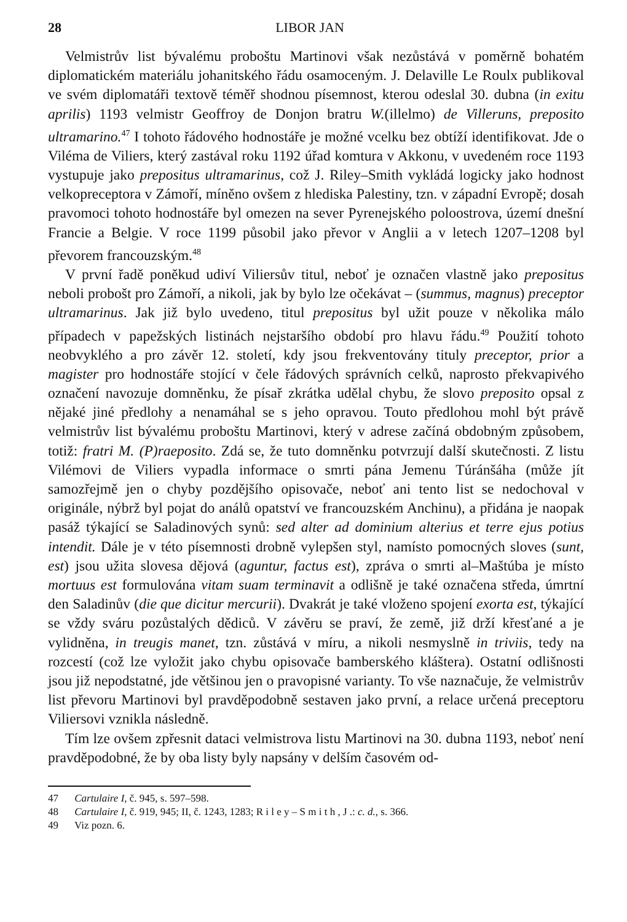28 LIBOR JAN
Velmistrův list bývalému proboštu Martinovi však nezůstává v poměrně bohatém diplomatickém materiálu johanitského řádu osamoceným. J. Delaville Le Roulx publikoval ve svém diplomatáři textově téměř shodnou písemnost, kterou odeslal 30. dubna (in exitu aprilis) 1193 velmistr Geoffroy de Donjon bratru W.(illelmo) de Villeruns, preposito ultramarino.<sup>47</sup> I tohoto řádového hodnostáře je možné vcelku bez obtíží identifikovat. Jde o Viléma de Viliers, který zastával roku 1192 úřad komtura v Akkonu, v uvedeném roce 1193 vystupuje jako prepositus ultramarinus, což J. Riley–Smith vykládá logicky jako hodnost velkopreceptora v Zámoří, míněno ovšem z hlediska Palestiny, tzn. v západní Evropě; dosah pravomoci tohoto hodnostáře byl omezen na sever Pyrenejského poloostrova, území dnešní Francie a Belgie. V roce 1199 působil jako převor v Anglii a v letech 1207–1208 byl převorem francouzským.<sup>48</sup>
V první řadě poněkud udiví Viliersův titul, neboť je označen vlastně jako prepositus neboli probošt pro Zámoří, a nikoli, jak by bylo lze očekávat – (summus, magnus) preceptor ultramarinus. Jak již bylo uvedeno, titul prepositus byl užit pouze v několika málo případech v papežských listinách nejstaršího období pro hlavu řádu.<sup>49</sup> Použití tohoto neobvyklého a pro závěr 12. století, kdy jsou frekventovány tituly preceptor, prior a magister pro hodnostáře stojící v čele řádových správních celků, naprosto překvapivého označení navozuje domněnku, že písař zkrátka udělal chybu, že slovo preposito opsal z nějaké jiné předlohy a nenamáhal se s jeho opravou. Touto předlohou mohl být právě velmistrův list bývalému proboštu Martinovi, který v adrese začíná obdobným způsobem, totiž: fratri M. (P)raeposito. Zdá se, že tuto domněnku potvrzují další skutečnosti. Z listu Vilémovi de Viliers vypadla informace o smrti pána Jemenu Túránšáha (může jít samozřejmě jen o chyby pozdějšího opisovače, neboť ani tento list se nedochoval v originále, nýbrž byl pojat do análů opatství ve francouzském Anchinu), a přidána je naopak pasáž týkající se Saladinových synů: sed alter ad dominium alterius et terre ejus potius intendit. Dále je v této písemnosti drobně vylepšen styl, namísto pomocných sloves (sunt, est) jsou užita slovesa dějová (aguntur, factus est), zpráva o smrti al–Maštúba je místo mortuus est formulována vitam suam terminavit a odlišně je také označena středa, úmrtní den Saladinův (die que dicitur mercurii). Dvakrát je také vloženo spojení exorta est, týkající se vždy sváru pozůstalých dědiců. V závěru se praví, že země, již drží křesťané a je vylidněna, in treugis manet, tzn. zůstává v míru, a nikoli nesmyslně in triviis, tedy na rozcestí (což lze vyložit jako chybu opisovače bamberského kláštera). Ostatní odlišnosti jsou již nepodstatné, jde většinou jen o pravopisné varianty. To vše naznačuje, že velmistrův list převoru Martinovi byl pravděpodobně sestaven jako první, a relace určená preceptoru Viliersovi vznikla následně.
Tím lze ovšem zpřesnit dataci velmistrova listu Martinovi na 30. dubna 1193, neboť není pravděpodobné, že by oba listy byly napsány v delším časovém od-
<sup>47</sup> Cartulaire I, č. 945, s. 597–598.
<sup>48</sup> Cartulaire I, č. 919, 945; II, č. 1243, 1283; R i l e y – S m i t h , J .: c. d., s. 366.
<sup>49</sup> Viz pozn. 6.